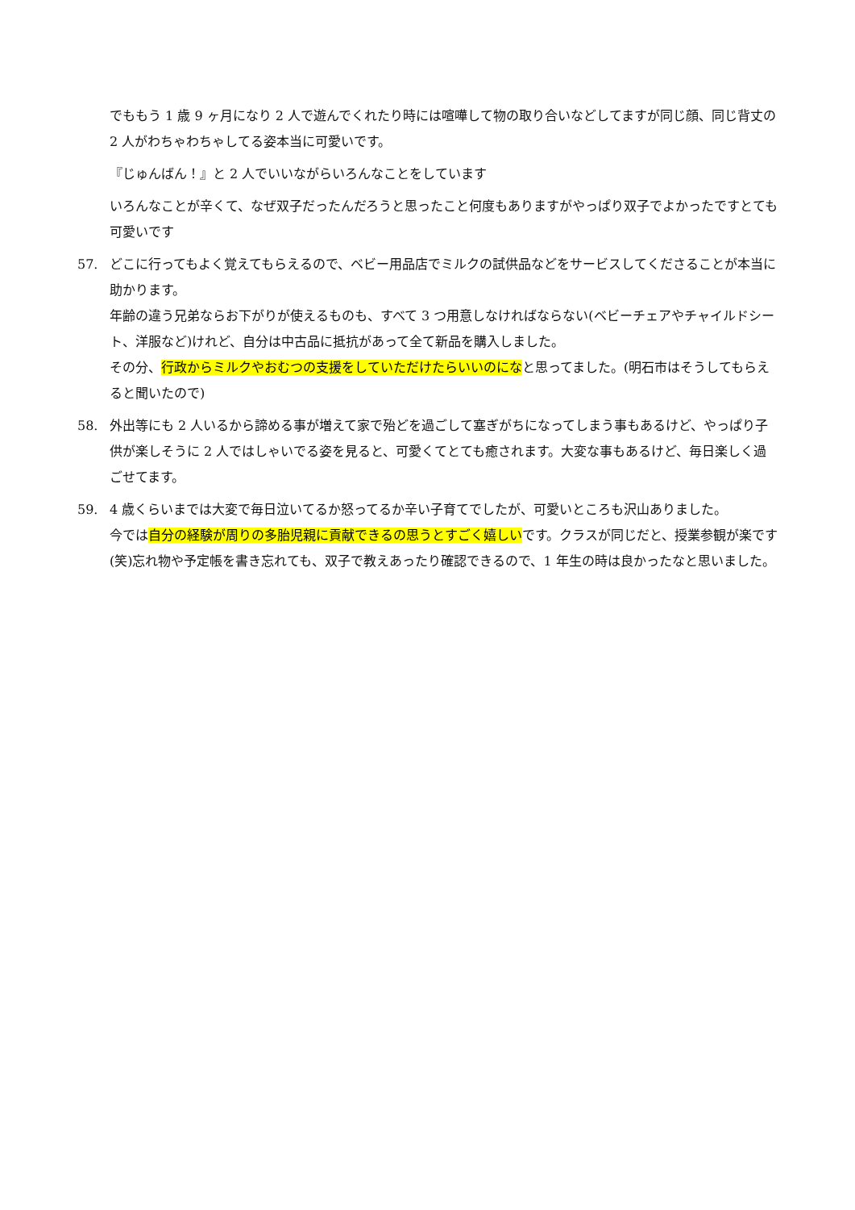でももう 1 歳 9 ヶ月になり 2 人で遊んでくれたり時には喧嘩して物の取り合いなどしてますが同じ顔、同じ背丈の 2 人がわちゃわちゃしてる姿本当に可愛いです。
『じゅんばん！』と 2 人でいいながらいろんなことをしています
いろんなことが辛くて、なぜ双子だったんだろうと思ったこと何度もありますがやっぱり双子でよかったですとても可愛いです
57. どこに行ってもよく覚えてもらえるので、ベビー用品店でミルクの試供品などをサービスしてくださることが本当に助かります。
年齢の違う兄弟ならお下がりが使えるものも、すべて 3 つ用意しなければならない(ベビーチェアやチャイルドシート、洋服など)けれど、自分は中古品に抵抗があって全て新品を購入しました。
その分、行政からミルクやおむつの支援をしていただけたらいいのになと思ってました。(明石市はそうしてもらえると聞いたので)
58. 外出等にも 2 人いるから諦める事が増えて家で殆どを過ごして塞ぎがちになってしまう事もあるけど、やっぱり子供が楽しそうに 2 人ではしゃいでる姿を見ると、可愛くてとても癒されます。大変な事もあるけど、毎日楽しく過ごせてます。
59. 4 歳くらいまでは大変で毎日泣いてるか怒ってるか辛い子育てでしたが、可愛いところも沢山ありました。
今では自分の経験が周りの多胎児親に貢献できるの思うとすごく嬉しいです。クラスが同じだと、授業参観が楽です(笑)忘れ物や予定帳を書き忘れても、双子で教えあったり確認できるので、1 年生の時は良かったなと思いました。